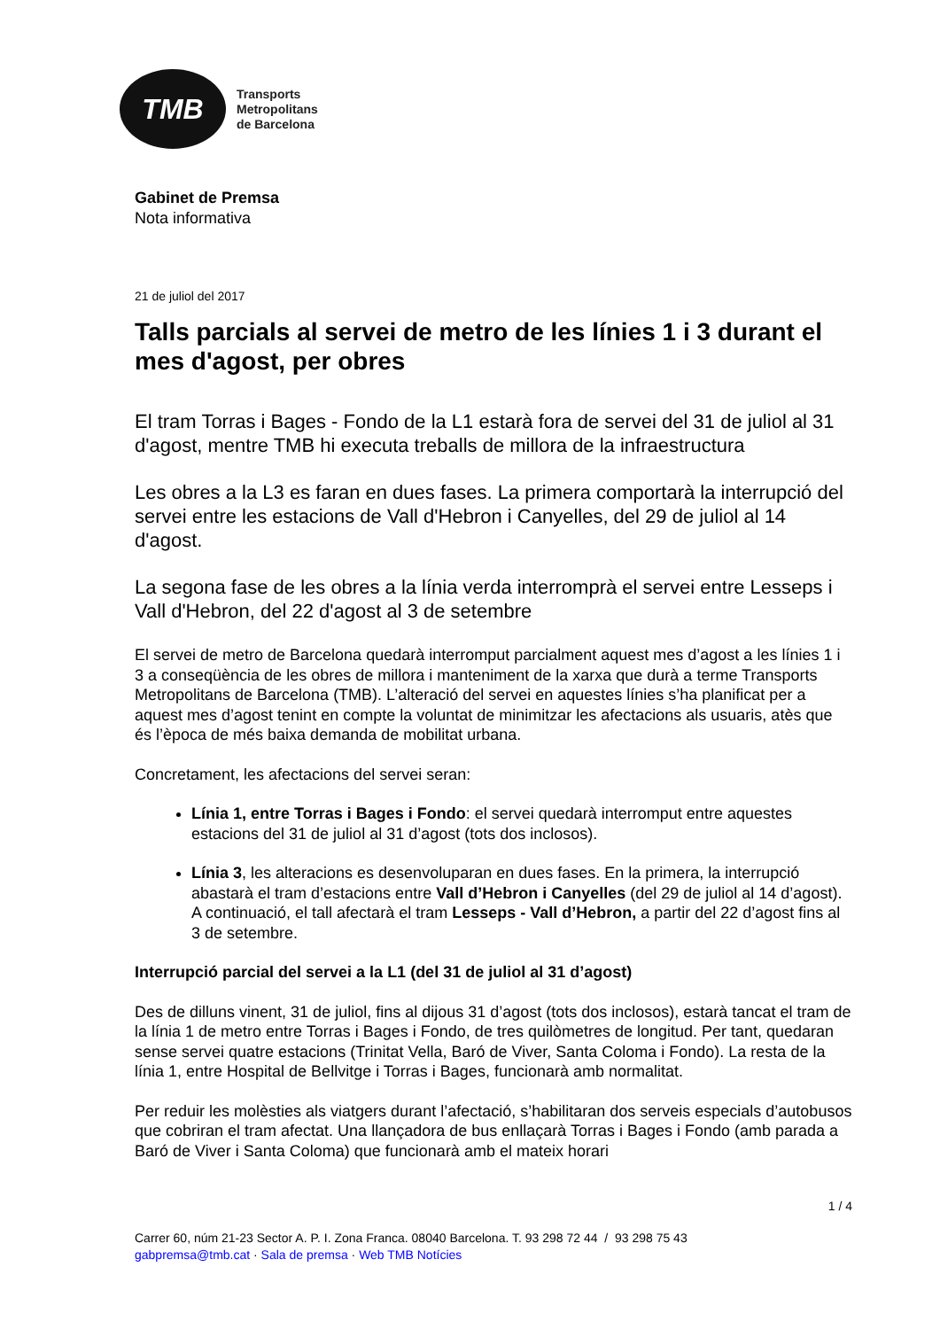TMB
Transports
Metropolitans
de Barcelona
Gabinet de Premsa
Nota informativa
21 de juliol del 2017
Talls parcials al servei de metro de les línies 1 i 3 durant el mes d'agost, per obres
El tram Torras i Bages - Fondo de la L1 estarà fora de servei del 31 de juliol al 31 d'agost, mentre TMB hi executa treballs de millora de la infraestructura
Les obres a la L3 es faran en dues fases. La primera comportarà la interrupció del servei entre les estacions de Vall d'Hebron i Canyelles, del 29 de juliol al 14 d'agost.
La segona fase de les obres a la línia verda interromprà el servei entre Lesseps i Vall d'Hebron, del 22 d'agost al 3 de setembre
El servei de metro de Barcelona quedarà interromput parcialment aquest mes d’agost a les línies 1 i 3 a conseqüència de les obres de millora i manteniment de la xarxa que durà a terme Transports Metropolitans de Barcelona (TMB). L’alteració del servei en aquestes línies s’ha planificat per a aquest mes d’agost tenint en compte la voluntat de minimitzar les afectacions als usuaris, atès que és l’època de més baixa demanda de mobilitat urbana.
Concretament, les afectacions del servei seran:
Línia 1, entre Torras i Bages i Fondo: el servei quedarà interromput entre aquestes estacions del 31 de juliol al 31 d’agost (tots dos inclosos).
Línia 3, les alteracions es desenvoluparan en dues fases. En la primera, la interrupció abastarà el tram d’estacions entre Vall d’Hebron i Canyelles (del 29 de juliol al 14 d’agost). A continuació, el tall afectarà el tram Lesseps - Vall d’Hebron, a partir del 22 d’agost fins al 3 de setembre.
Interrupció parcial del servei a la L1 (del 31 de juliol al 31 d’agost)
Des de dilluns vinent, 31 de juliol, fins al dijous 31 d’agost (tots dos inclosos), estarà tancat el tram de la línia 1 de metro entre Torras i Bages i Fondo, de tres quilòmetres de longitud. Per tant, quedaran sense servei quatre estacions (Trinitat Vella, Baró de Viver, Santa Coloma i Fondo). La resta de la línia 1, entre Hospital de Bellvitge i Torras i Bages, funcionarà amb normalitat.
Per reduir les molèsties als viatgers durant l’afectació, s’habilitaran dos serveis especials d’autobusos que cobriran el tram afectat. Una llançadora de bus enllaçarà Torras i Bages i Fondo (amb parada a Baró de Viver i Santa Coloma) que funcionarà amb el mateix horari
1 / 4
Carrer 60, núm 21-23 Sector A. P. I. Zona Franca. 08040 Barcelona. T. 93 298 72 44 / 93 298 75 43
gabpremsa@tmb.cat · Sala de premsa · Web TMB Notícies